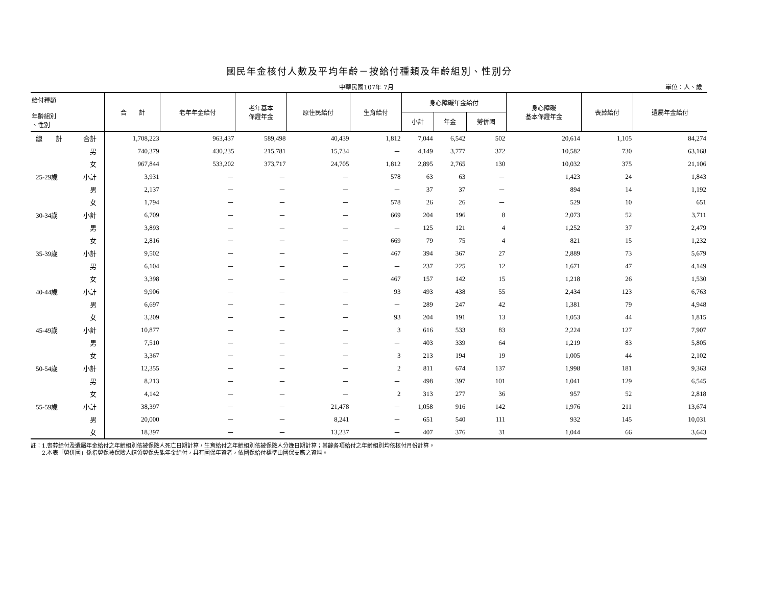國民年金核付人數及平均年齡－按給付種類及年齡組別、性別分
中華民國107年 7月 單位：人、歲
| 給付種類 年齡組別 、性別 | | 合 計 | 老年年金給付 | 老年基本 保證年金 | 原住民給付 | 生育給付 | 身心障礙年金給付 | | | 身心障礙 基本保證年金 | 喪葬給付 | 遺屬年金給付 |
| --- | --- | --- | --- | --- | --- | --- | --- | --- | --- | --- | --- | --- |
| | | | | | | | 小計 | 年金 | 勞併國 | | | |
| 總 計 | 合計 | 1,708,223 | 963,437 | 589,498 | 40,439 | 1,812 | 7,044 | 6,542 | 502 | 20,614 | 1,105 | 84,274 |
| | 男 | 740,379 | 430,235 | 215,781 | 15,734 | － | 4,149 | 3,777 | 372 | 10,582 | 730 | 63,168 |
| | 女 | 967,844 | 533,202 | 373,717 | 24,705 | 1,812 | 2,895 | 2,765 | 130 | 10,032 | 375 | 21,106 |
| 25-29歲 | 小計 | 3,931 | － | － | － | 578 | 63 | 63 | － | 1,423 | 24 | 1,843 |
| | 男 | 2,137 | － | － | － | － | 37 | 37 | － | 894 | 14 | 1,192 |
| | 女 | 1,794 | － | － | － | 578 | 26 | 26 | － | 529 | 10 | 651 |
| 30-34歲 | 小計 | 6,709 | － | － | － | 669 | 204 | 196 | 8 | 2,073 | 52 | 3,711 |
| | 男 | 3,893 | － | － | － | － | 125 | 121 | 4 | 1,252 | 37 | 2,479 |
| | 女 | 2,816 | － | － | － | 669 | 79 | 75 | 4 | 821 | 15 | 1,232 |
| 35-39歲 | 小計 | 9,502 | － | － | － | 467 | 394 | 367 | 27 | 2,889 | 73 | 5,679 |
| | 男 | 6,104 | － | － | － | － | 237 | 225 | 12 | 1,671 | 47 | 4,149 |
| | 女 | 3,398 | － | － | － | 467 | 157 | 142 | 15 | 1,218 | 26 | 1,530 |
| 40-44歲 | 小計 | 9,906 | － | － | － | 93 | 493 | 438 | 55 | 2,434 | 123 | 6,763 |
| | 男 | 6,697 | － | － | － | － | 289 | 247 | 42 | 1,381 | 79 | 4,948 |
| | 女 | 3,209 | － | － | － | 93 | 204 | 191 | 13 | 1,053 | 44 | 1,815 |
| 45-49歲 | 小計 | 10,877 | － | － | － | 3 | 616 | 533 | 83 | 2,224 | 127 | 7,907 |
| | 男 | 7,510 | － | － | － | － | 403 | 339 | 64 | 1,219 | 83 | 5,805 |
| | 女 | 3,367 | － | － | － | 3 | 213 | 194 | 19 | 1,005 | 44 | 2,102 |
| 50-54歲 | 小計 | 12,355 | － | － | － | 2 | 811 | 674 | 137 | 1,998 | 181 | 9,363 |
| | 男 | 8,213 | － | － | － | － | 498 | 397 | 101 | 1,041 | 129 | 6,545 |
| | 女 | 4,142 | － | － | － | 2 | 313 | 277 | 36 | 957 | 52 | 2,818 |
| 55-59歲 | 小計 | 38,397 | － | － | 21,478 | － | 1,058 | 916 | 142 | 1,976 | 211 | 13,674 |
| | 男 | 20,000 | － | － | 8,241 | － | 651 | 540 | 111 | 932 | 145 | 10,031 |
| | 女 | 18,397 | － | － | 13,237 | － | 407 | 376 | 31 | 1,044 | 66 | 3,643 |
註：1.喪葬給付及遺屬年金給付之年齡組別依被保險人死亡日期計算，生育給付之年齡組別依被保險人分娩日期計算；其餘各項給付之年齡組別均依核付月份計算。
　　2.本表「勞併國」係指勞保被保險人請領勞保失能年金給付，具有國保年資者，依國保給付標準由國保支應之資料。